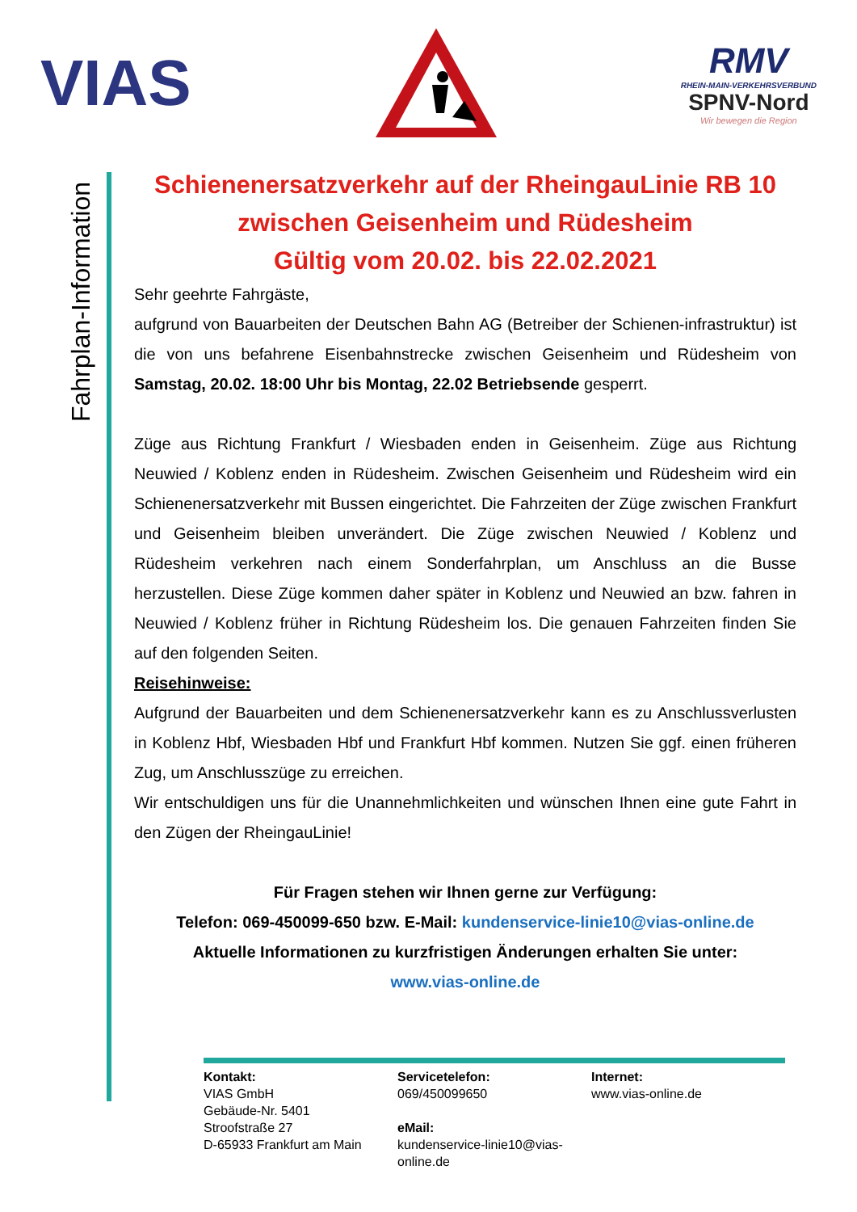VIAS
RMV
RHEIN-MAIN-VERKEHRSVERBUND
SPNV-Nord
Wir bewegen die Region
Fahrplan-Information
Schienenersatzverkehr auf der RheingauLinie RB 10
zwischen Geisenheim und Rüdesheim
Gültig vom 20.02. bis 22.02.2021
Sehr geehrte Fahrgäste,
aufgrund von Bauarbeiten der Deutschen Bahn AG (Betreiber der Schienen-infrastruktur) ist die von uns befahrene Eisenbahnstrecke zwischen Geisenheim und Rüdesheim von Samstag, 20.02. 18:00 Uhr bis Montag, 22.02 Betriebsende gesperrt.
Züge aus Richtung Frankfurt / Wiesbaden enden in Geisenheim. Züge aus Richtung Neuwied / Koblenz enden in Rüdesheim. Zwischen Geisenheim und Rüdesheim wird ein Schienenersatzverkehr mit Bussen eingerichtet. Die Fahrzeiten der Züge zwischen Frankfurt und Geisenheim bleiben unverändert. Die Züge zwischen Neuwied / Koblenz und Rüdesheim verkehren nach einem Sonderfahrplan, um Anschluss an die Busse herzustellen. Diese Züge kommen daher später in Koblenz und Neuwied an bzw. fahren in Neuwied / Koblenz früher in Richtung Rüdesheim los. Die genauen Fahrzeiten finden Sie auf den folgenden Seiten.
Reisehinweise:
Aufgrund der Bauarbeiten und dem Schienenersatzverkehr kann es zu Anschlussverlusten in Koblenz Hbf, Wiesbaden Hbf und Frankfurt Hbf kommen. Nutzen Sie ggf. einen früheren Zug, um Anschlusszüge zu erreichen.
Wir entschuldigen uns für die Unannehmlichkeiten und wünschen Ihnen eine gute Fahrt in den Zügen der RheingauLinie!
Für Fragen stehen wir Ihnen gerne zur Verfügung:
Telefon: 069-450099-650 bzw. E-Mail: kundenservice-linie10@vias-online.de
Aktuelle Informationen zu kurzfristigen Änderungen erhalten Sie unter:
www.vias-online.de
Kontakt:
VIAS GmbH
Gebäude-Nr. 5401
Stroofstraße 27
D-65933 Frankfurt am Main
Servicetelefon:
069/450099650
eMail:
kundenservice-linie10@vias-online.de
Internet:
www.vias-online.de